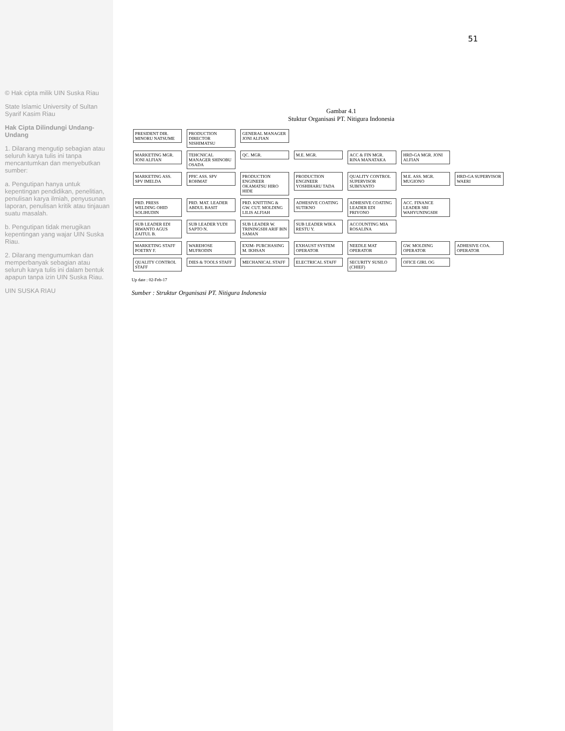© Hak cipta milik UIN Suska Riau
State Islamic University of Sultan Syarif Kasim Riau
Hak Cipta Dilindungi Undang-Undang
1. Dilarang mengutip sebagian atau seluruh karya tulis ini tanpa mencantumkan dan menyebutkan sumber:
a. Pengutipan hanya untuk kepentingan pendidikan, penelitian, penulisan karya ilmiah, penyusunan laporan, penulisan kritik atau tinjauan suatu masalah.
b. Pengutipan tidak merugikan kepentingan yang wajar UIN Suska Riau.
2. Dilarang mengumumkan dan memperbanyak sebagian atau seluruh karya tulis ini dalam bentuk apapun tanpa izin UIN Suska Riau.
UIN SUSKA RIAU
51
Gambar 4.1
Stuktur Organisasi PT. Nitigura Indonesia
PRESIDENT DIR. MINORU NATSUME
PRODUCTION DIRECTOR NISHIMATSU
GENERAL MANAGER JONI ALFIAN
MARKETING MGR. JONI ALFIAN
TEHCNICAL MANAGER SHINOBU OSADA
QC. MGR. M.E. MGR.
ACC & FIN MGR. RINA MANATAKA
HRD-GA MGR. JONI ALFIAN
MARKETING ASS. SPV IMELDA
PPIC ASS. SPV ROHMAT
PRODUCTION ENGINEER OKAMATSU HIRO HIDE
PRODUCTION ENGINEER YOSHIHARU TADA
QUALITY CONTROL SUPERVISOR SUBIYANTO
M.E. ASS. MGR. MUGIONO
HRD-GA SUPERVISOR WAERI
PRD. PRESS WELDING OHID SOLIHUDIN
PRD. MAT. LEADER ABDUL BASIT
PRD. KNITTING & GW. CUT. MOLDING LILIS ALFIAH
ADHESIVE COATING SUTIKNO
ADHESIVE COATING LEADER EDI PRIYONO
ACC. FINANCE LEADER SRI WAHYUNINGSIH
SUB LEADER EDI IRWANTO AGUS ZAITUL B.
SUB LEADER YUDI SAPTO N.
SUB LEADER W. TRININGSIH ARIF BIN SAMAN
SUB LEADER WIKA RESTU Y.
ACCOUNTING MIA ROSALINA
MARKETING STAFF POETRY F.
WAREHOSE MUFRODIN
EXIM- PURCHASING M. IKHSAN
EXHAUST SYSTEM OPERATOR
NEEDLE MAT OPERATOR
GW. MOLDING OPERATOR
ADHESIVE COA. OPERATOR
QUALITY CONTROL STAFF
DIES & TOOLS STAFF
MECHANICAL STAFF ELECTRICAL STAFF
SECURITY SUSILO (CHIEF)
OFICE GIRL OG
Up date : 02-Feb-17
Sumber : Struktur Organisasi PT. Nitigura Indonesia